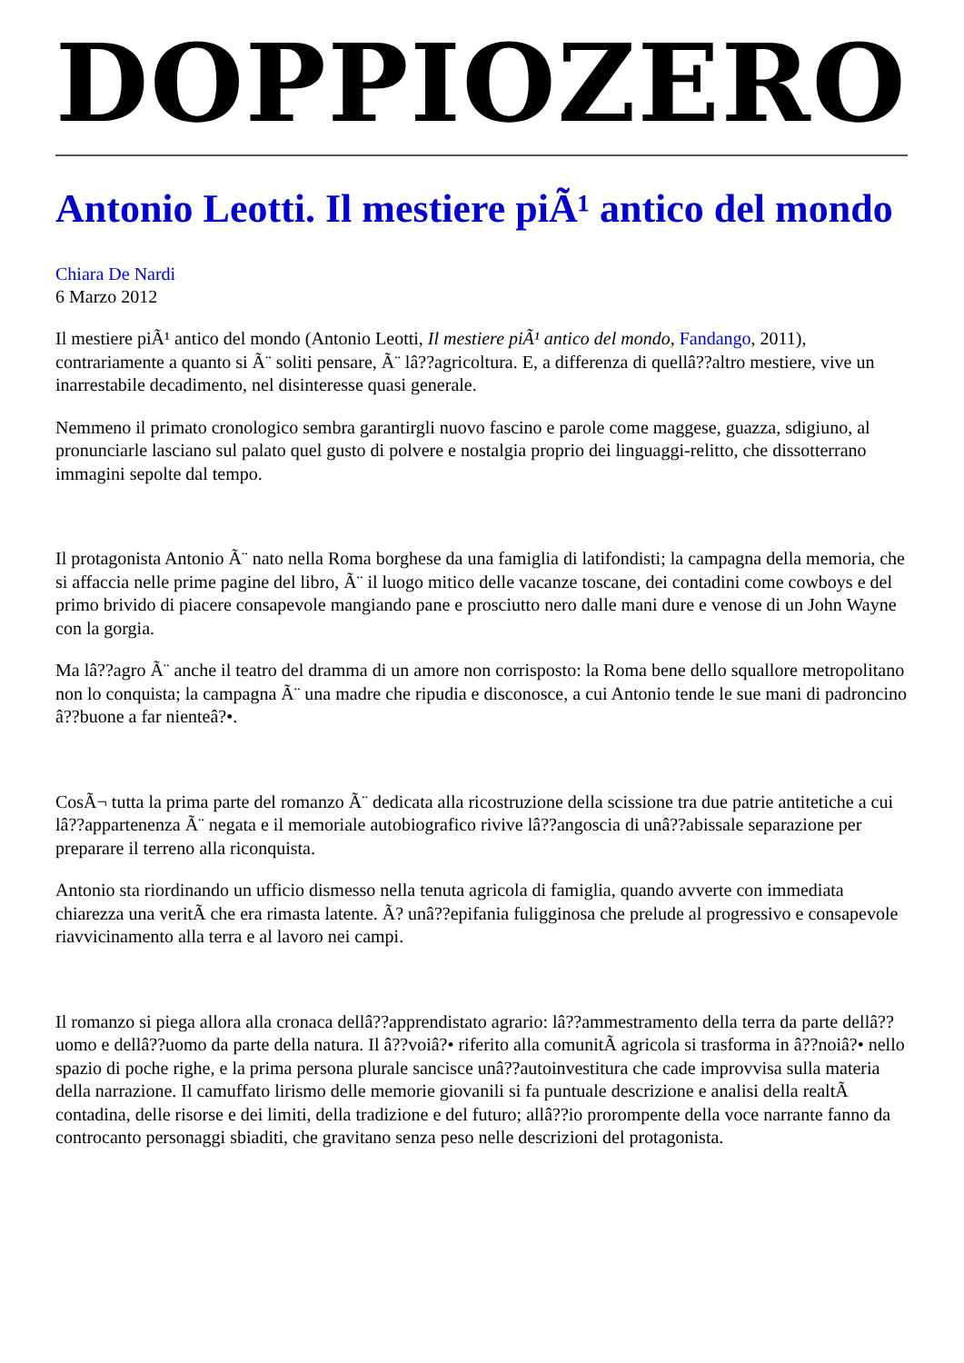DOPPIOZERO
Antonio Leotti. Il mestiere piÃ¹ antico del mondo
Chiara De Nardi
6 Marzo 2012
Il mestiere piÃ¹ antico del mondo (Antonio Leotti, Il mestiere piÃ¹ antico del mondo, Fandango, 2011), contrariamente a quanto si Ã¨ soliti pensare, Ã¨ lâ??agricoltura. E, a differenza di quellâ??altro mestiere, vive un inarrestabile decadimento, nel disinteresse quasi generale.
Nemmeno il primato cronologico sembra garantirgli nuovo fascino e parole come maggese, guazza, sdigiuno, al pronunciarle lasciano sul palato quel gusto di polvere e nostalgia proprio dei linguaggi-relitto, che dissotterrano immagini sepolte dal tempo.
Il protagonista Antonio Ã¨ nato nella Roma borghese da una famiglia di latifondisti; la campagna della memoria, che si affaccia nelle prime pagine del libro, Ã¨ il luogo mitico delle vacanze toscane, dei contadini come cowboys e del primo brivido di piacere consapevole mangiando pane e prosciutto nero dalle mani dure e venose di un John Wayne con la gorgia.
Ma lâ??agro Ã¨ anche il teatro del dramma di un amore non corrisposto: la Roma bene dello squallore metropolitano non lo conquista; la campagna Ã¨ una madre che ripudia e disconosce, a cui Antonio tende le sue mani di padroncino â??buone a far nienteâ?•.
CosÃ¬ tutta la prima parte del romanzo Ã¨ dedicata alla ricostruzione della scissione tra due patrie antitetiche a cui lâ??appartenenza Ã¨ negata e il memoriale autobiografico rivive lâ??angoscia di unâ??abissale separazione per preparare il terreno alla riconquista.
Antonio sta riordinando un ufficio dismesso nella tenuta agricola di famiglia, quando avverte con immediata chiarezza una veritÃ che era rimasta latente. Ã? unâ??epifania fuligginosa che prelude al progressivo e consapevole riavvicinamento alla terra e al lavoro nei campi.
Il romanzo si piega allora alla cronaca dellâ??apprendistato agrario: lâ??ammestramento della terra da parte dellâ??uomo e dellâ??uomo da parte della natura. Il â??voiâ?• riferito alla comunitÃ agricola si trasforma in â??noiâ?• nello spazio di poche righe, e la prima persona plurale sancisce unâ??autoinvestitura che cade improvvisa sulla materia della narrazione. Il camuffato lirismo delle memorie giovanili si fa puntuale descrizione e analisi della realtÃ contadina, delle risorse e dei limiti, della tradizione e del futuro; allâ??io prorompente della voce narrante fanno da controcanto personaggi sbiaditi, che gravitano senza peso nelle descrizioni del protagonista.